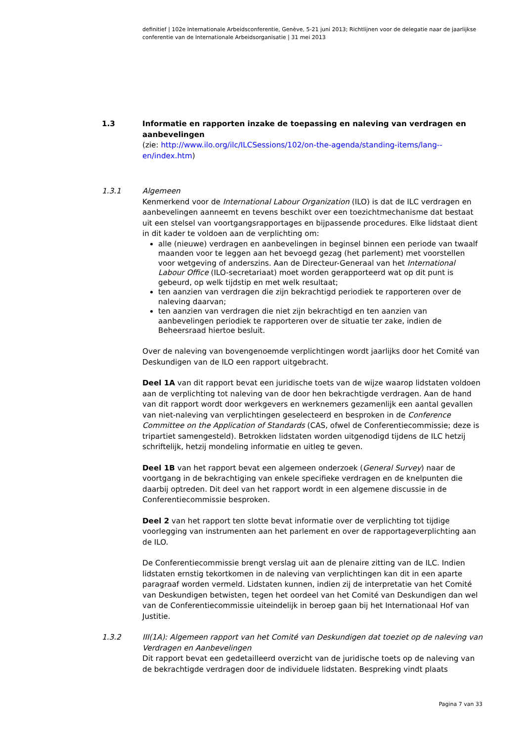definitief | 102e Internationale Arbeidsconferentie, Genève, 5-21 juni 2013; Richtlijnen voor de delegatie naar de jaarlijkse conferentie van de Internationale Arbeidsorganisatie | 31 mei 2013
1.3 Informatie en rapporten inzake de toepassing en naleving van verdragen en aanbevelingen
(zie: http://www.ilo.org/ilc/ILCSessions/102/on-the-agenda/standing-items/lang--en/index.htm)
1.3.1 Algemeen
Kenmerkend voor de International Labour Organization (ILO) is dat de ILC verdragen en aanbevelingen aanneemt en tevens beschikt over een toezichtmechanisme dat bestaat uit een stelsel van voortgangsrapportages en bijpassende procedures. Elke lidstaat dient in dit kader te voldoen aan de verplichting om:
alle (nieuwe) verdragen en aanbevelingen in beginsel binnen een periode van twaalf maanden voor te leggen aan het bevoegd gezag (het parlement) met voorstellen voor wetgeving of anderszins. Aan de Directeur-Generaal van het International Labour Office (ILO-secretariaat) moet worden gerapporteerd wat op dit punt is gebeurd, op welk tijdstip en met welk resultaat;
ten aanzien van verdragen die zijn bekrachtigd periodiek te rapporteren over de naleving daarvan;
ten aanzien van verdragen die niet zijn bekrachtigd en ten aanzien van aanbevelingen periodiek te rapporteren over de situatie ter zake, indien de Beheersraad hiertoe besluit.
Over de naleving van bovengenoemde verplichtingen wordt jaarlijks door het Comité van Deskundigen van de ILO een rapport uitgebracht.
Deel 1A van dit rapport bevat een juridische toets van de wijze waarop lidstaten voldoen aan de verplichting tot naleving van de door hen bekrachtigde verdragen. Aan de hand van dit rapport wordt door werkgevers en werknemers gezamenlijk een aantal gevallen van niet-naleving van verplichtingen geselecteerd en besproken in de Conference Committee on the Application of Standards (CAS, ofwel de Conferentiecommissie; deze is tripartiet samengesteld). Betrokken lidstaten worden uitgenodigd tijdens de ILC hetzij schriftelijk, hetzij mondeling informatie en uitleg te geven.
Deel 1B van het rapport bevat een algemeen onderzoek (General Survey) naar de voortgang in de bekrachtiging van enkele specifieke verdragen en de knelpunten die daarbij optreden. Dit deel van het rapport wordt in een algemene discussie in de Conferentiecommissie besproken.
Deel 2 van het rapport ten slotte bevat informatie over de verplichting tot tijdige voorlegging van instrumenten aan het parlement en over de rapportageverplichting aan de ILO.
De Conferentiecommissie brengt verslag uit aan de plenaire zitting van de ILC. Indien lidstaten ernstig tekortkomen in de naleving van verplichtingen kan dit in een aparte paragraaf worden vermeld. Lidstaten kunnen, indien zij de interpretatie van het Comité van Deskundigen betwisten, tegen het oordeel van het Comité van Deskundigen dan wel van de Conferentiecommissie uiteindelijk in beroep gaan bij het Internationaal Hof van Justitie.
1.3.2 III(1A): Algemeen rapport van het Comité van Deskundigen dat toeziet op de naleving van Verdragen en Aanbevelingen
Dit rapport bevat een gedetailleerd overzicht van de juridische toets op de naleving van de bekrachtigde verdragen door de individuele lidstaten. Bespreking vindt plaats
Pagina 7 van 33